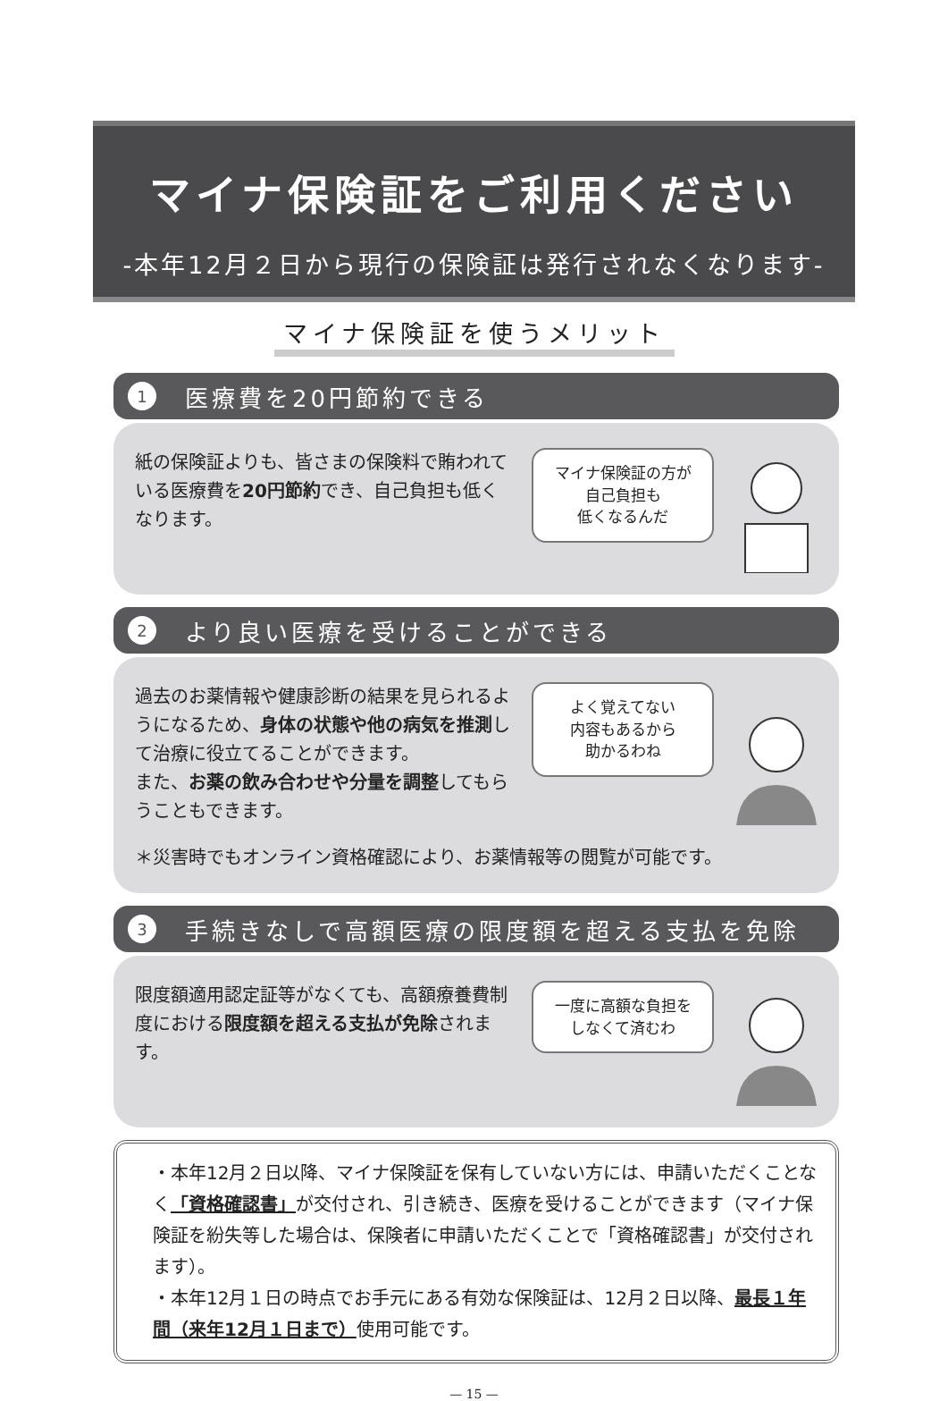マイナ保険証をご利用ください
-本年12月２日から現行の保険証は発行されなくなります-
マイナ保険証を使うメリット
1 医療費を20円節約できる
紙の保険証よりも、皆さまの保険料で賄われている医療費を20円節約でき、自己負担も低くなります。
マイナ保険証の方が
自己負担も
低くなるんだ
2 より良い医療を受けることができる
過去のお薬情報や健康診断の結果を見られるようになるため、身体の状態や他の病気を推測して治療に役立てることができます。
また、お薬の飲み合わせや分量を調整してもらうこともできます。
よく覚えてない
内容もあるから
助かるわね
＊災害時でもオンライン資格確認により、お薬情報等の閲覧が可能です。
3 手続きなしで高額医療の限度額を超える支払を免除
限度額適用認定証等がなくても、高額療養費制度における限度額を超える支払が免除されます。
一度に高額な負担を
しなくて済むわ
・本年12月２日以降、マイナ保険証を保有していない方には、申請いただくことなく「資格確認書」が交付され、引き続き、医療を受けることができます（マイナ保険証を紛失等した場合は、保険者に申請いただくことで「資格確認書」が交付されます）。
・本年12月１日の時点でお手元にある有効な保険証は、12月２日以降、最長１年間（来年12月１日まで）使用可能です。
— 15 —